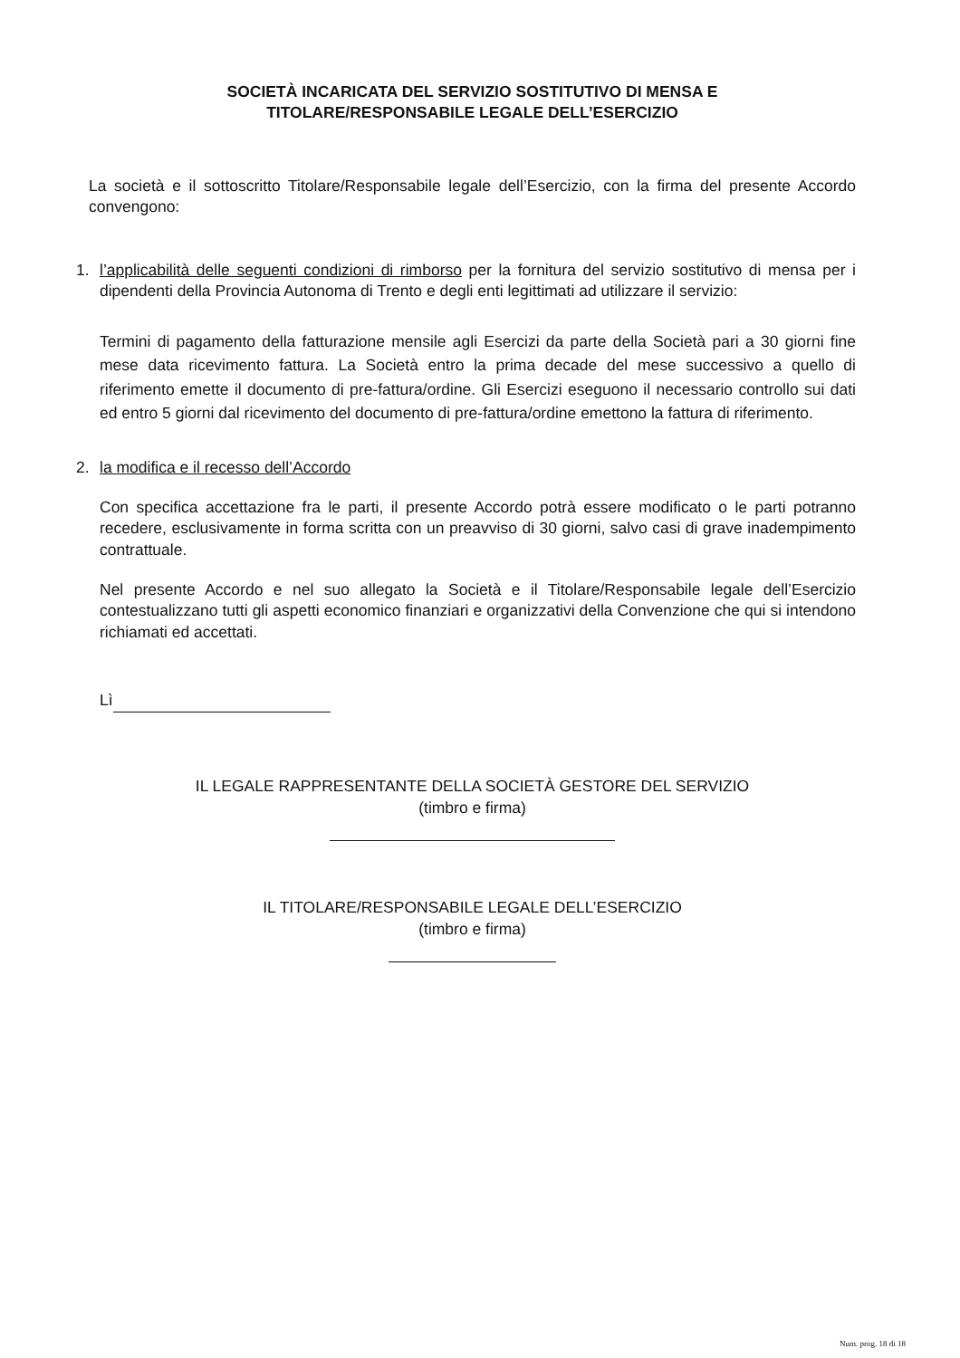SOCIETÀ INCARICATA DEL SERVIZIO SOSTITUTIVO DI MENSA E
TITOLARE/RESPONSABILE LEGALE DELL’ESERCIZIO
La società e il sottoscritto Titolare/Responsabile legale dell’Esercizio, con la firma del presente Accordo convengono:
1. l’applicabilità delle seguenti condizioni di rimborso per la fornitura del servizio sostitutivo di mensa per i dipendenti della Provincia Autonoma di Trento e degli enti legittimati ad utilizzare il servizio:
Termini di pagamento della fatturazione mensile agli Esercizi da parte della Società pari a 30 giorni fine mese data ricevimento fattura. La Società entro la prima decade del mese successivo a quello di riferimento emette il documento di pre-fattura/ordine. Gli Esercizi eseguono il necessario controllo sui dati ed entro 5 giorni dal ricevimento del documento di pre-fattura/ordine emettono la fattura di riferimento.
2. la modifica e il recesso dell’Accordo
Con specifica accettazione fra le parti, il presente Accordo potrà essere modificato o le parti potranno recedere, esclusivamente in forma scritta con un preavviso di 30 giorni, salvo casi di grave inadempimento contrattuale.
Nel presente Accordo e nel suo allegato la Società e il Titolare/Responsabile legale dell’Esercizio contestualizzano tutti gli aspetti economico finanziari e organizzativi della Convenzione che qui si intendono richiamati ed accettati.
Lì
IL LEGALE RAPPRESENTANTE DELLA SOCIETÀ GESTORE DEL SERVIZIO
(timbro e firma)
IL TITOLARE/RESPONSABILE LEGALE DELL’ESERCIZIO
(timbro e firma)
Num. prog. 18 di 18